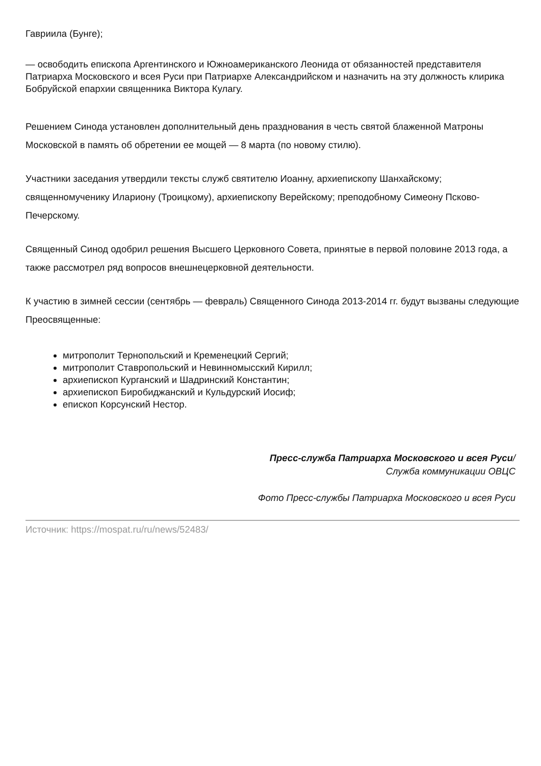Гавриила (Бунге);
— освободить епископа Аргентинского и Южноамериканского Леонида от обязанностей представителя Патриарха Московского и всея Руси при Патриархе Александрийском и назначить на эту должность клирика Бобруйской епархии священника Виктора Кулагу.
Решением Синода установлен дополнительный день празднования в честь святой блаженной Матроны Московской в память об обретении ее мощей — 8 марта (по новому стилю).
Участники заседания утвердили тексты служб святителю Иоанну, архиепископу Шанхайскому; священномученику Илариону (Троицкому), архиепископу Верейскому; преподобному Симеону Псково-Печерскому.
Священный Синод одобрил решения Высшего Церковного Совета, принятые в первой половине 2013 года, а также рассмотрел ряд вопросов внешнецерковной деятельности.
К участию в зимней сессии (сентябрь — февраль) Священного Синода 2013-2014 гг. будут вызваны следующие Преосвященные:
митрополит Тернопольский и Кременецкий Сергий;
митрополит Ставропольский и Невинномысский Кирилл;
архиепископ Курганский и Шадринский Константин;
архиепископ Биробиджанский и Кульдурский Иосиф;
епископ Корсунский Нестор.
Пресс-служба Патриарха Московского и всея Руси/
Служба коммуникации ОВЦС
Фото Пресс-службы Патриарха Московского и всея Руси
Источник: https://mospat.ru/ru/news/52483/